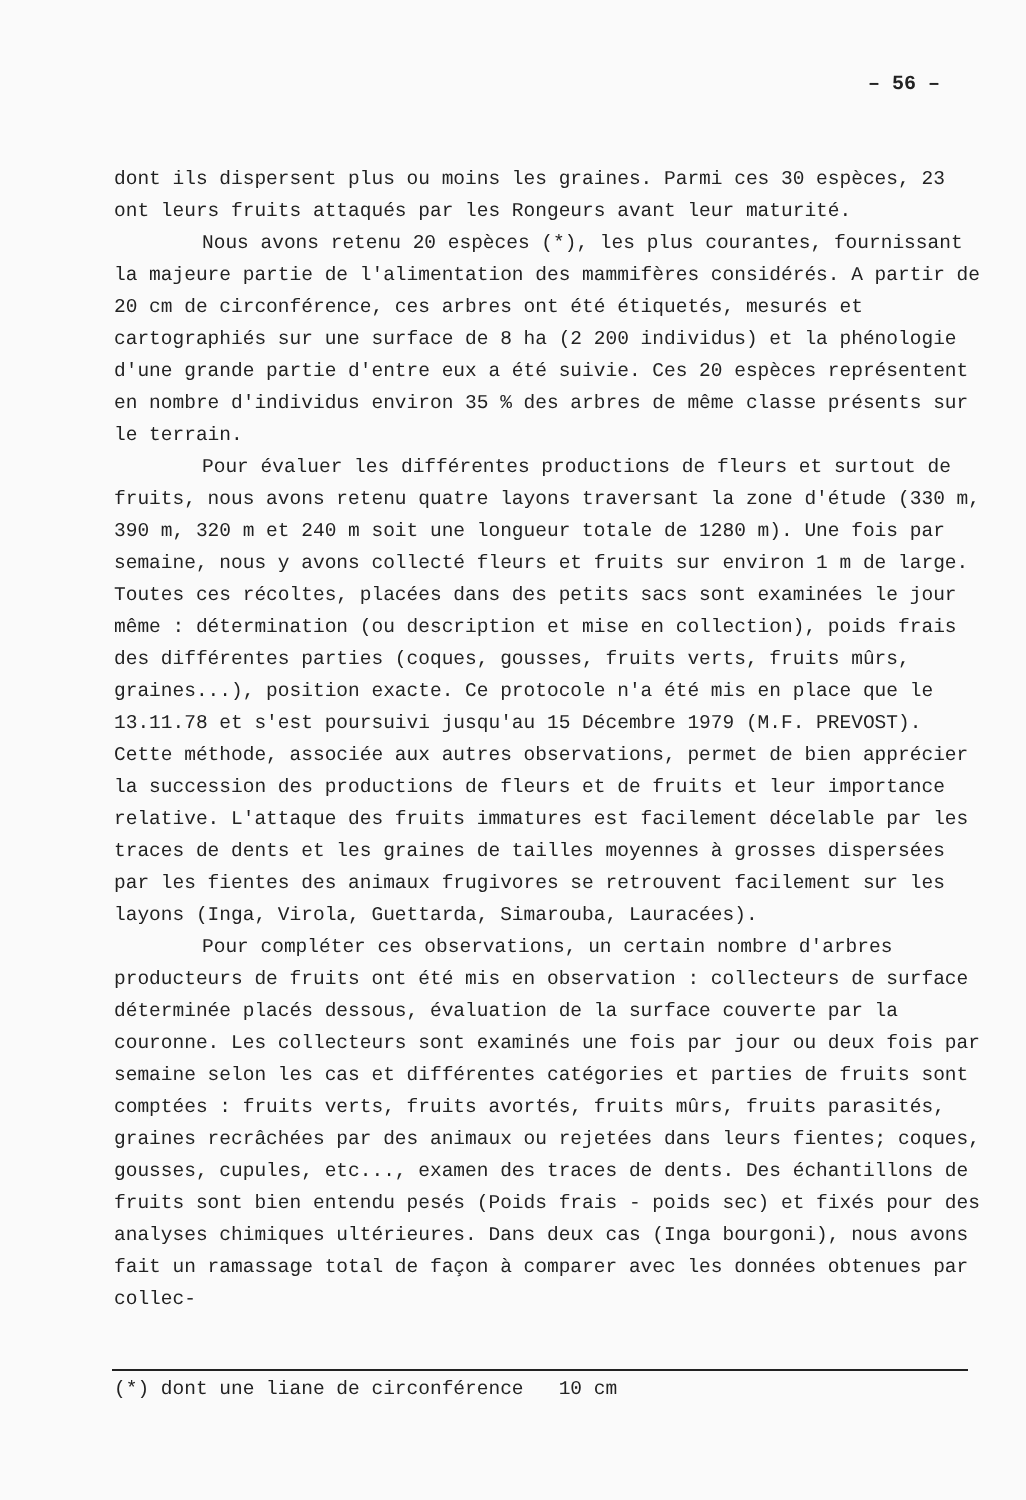– 56 –
dont ils dispersent plus ou moins les graines. Parmi ces 30 espèces, 23 ont leurs fruits attaqués par les Rongeurs avant leur maturité.
Nous avons retenu 20 espèces (*), les plus courantes, fournissant la majeure partie de l'alimentation des mammifères considérés. A partir de 20 cm de circonférence, ces arbres ont été étiquetés, mesurés et cartographiés sur une surface de 8 ha (2 200 individus) et la phénologie d'une grande partie d'entre eux a été suivie. Ces 20 espèces représentent en nombre d'individus environ 35 % des arbres de même classe présents sur le terrain.
Pour évaluer les différentes productions de fleurs et surtout de fruits, nous avons retenu quatre layons traversant la zone d'étude (330 m, 390 m, 320 m et 240 m soit une longueur totale de 1280 m). Une fois par semaine, nous y avons collecté fleurs et fruits sur environ 1 m de large. Toutes ces récoltes, placées dans des petits sacs sont examinées le jour même : détermination (ou description et mise en collection), poids frais des différentes parties (coques, gousses, fruits verts, fruits mûrs, graines...), position exacte. Ce protocole n'a été mis en place que le 13.11.78 et s'est poursuivi jusqu'au 15 Décembre 1979 (M.F. PREVOST). Cette méthode, associée aux autres observations, permet de bien apprécier la succession des productions de fleurs et de fruits et leur importance relative. L'attaque des fruits immatures est facilement décelable par les traces de dents et les graines de tailles moyennes à grosses dispersées par les fientes des animaux frugivores se retrouvent facilement sur les layons (Inga, Virola, Guettarda, Simarouba, Lauracées).
Pour compléter ces observations, un certain nombre d'arbres producteurs de fruits ont été mis en observation : collecteurs de surface déterminée placés dessous, évaluation de la surface couverte par la couronne. Les collecteurs sont examinés une fois par jour ou deux fois par semaine selon les cas et différentes catégories et parties de fruits sont comptées : fruits verts, fruits avortés, fruits mûrs, fruits parasités, graines recrâchées par des animaux ou rejetées dans leurs fientes; coques, gousses, cupules, etc..., examen des traces de dents. Des échantillons de fruits sont bien entendu pesés (Poids frais - poids sec) et fixés pour des analyses chimiques ultérieures. Dans deux cas (Inga bourgoni), nous avons fait un ramassage total de façon à comparer avec les données obtenues par collec-
(*) dont une liane de circonférence 10 cm